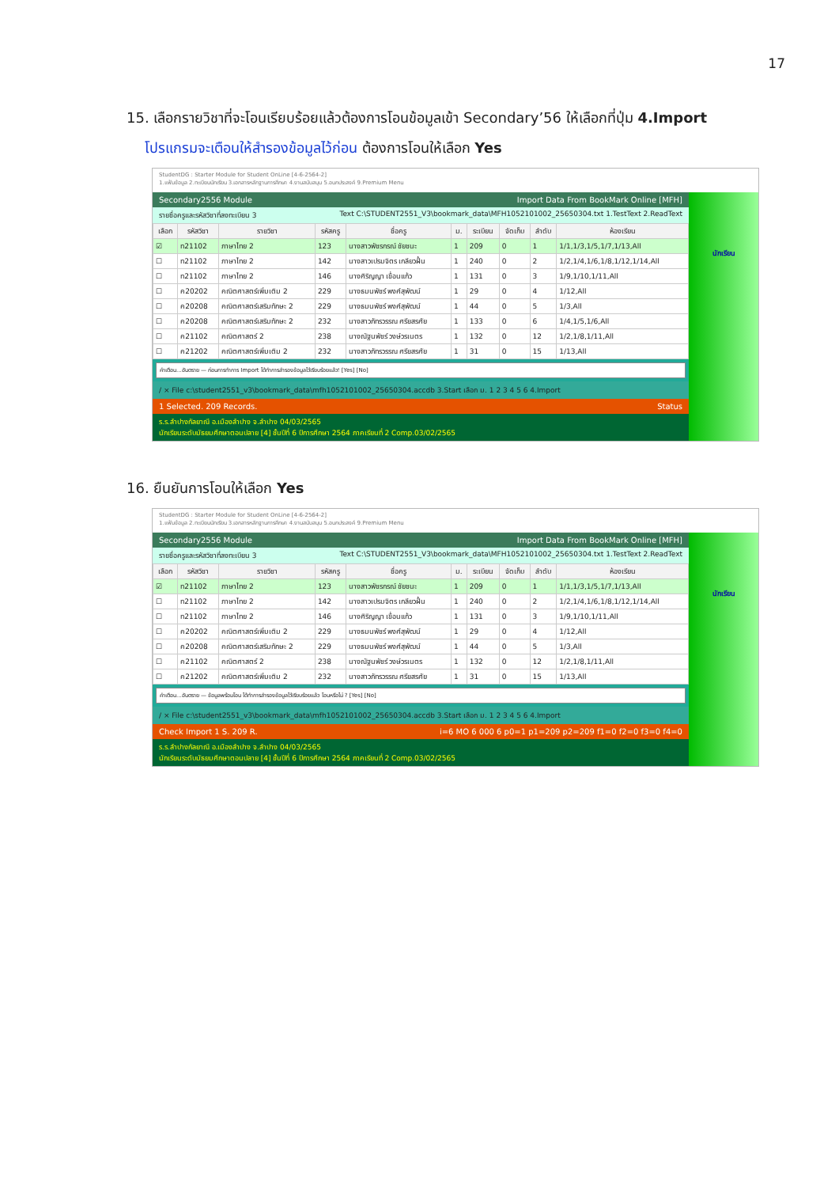17
15. เลือกรายวิชาที่จะโอนเรียบร้อยแล้วต้องการโอนข้อมูลเข้า Secondary’56 ให้เลือกที่ปุ่ม 4.Import
โปรแกรมจะเตือนให้สำรองข้อมูลไว้ก่อน ต้องการโอนให้เลือก Yes
StudentDG : Starter Module for Student OnLine [4-6-2564-2]
1.แฟ้มข้อมูล 2.ทะเบียนนักเรียน 3.เอกสารหลักฐานการศึกษา 4.งานสนับสนุน 5.อนกประสงค์ 9.Premium Menu
Secondary2556 Module Import Data From BookMark Online [MFH]
รายชื่อครูและรหัสวิชาที่ลงทะเบียน 3 Text C:\STUDENT2551_V3\bookmark_data\MFH1052101002_25650304.txt 1.TestText 2.ReadText
| เลือก | รหัสวิชา | รายวิชา | รหัสครู | ชื่อครู | ม. | ระเบียน | จัดเก็บ | ลำดับ | ห้องเรียน |
| --- | --- | --- | --- | --- | --- | --- | --- | --- | --- |
| ☑ | ท21102 | ภาษาไทย 2 | 123 | นางสาวพัชรกรณ์ ชัยชนะ | 1 | 209 | 0 | 1 | 1/1,1/3,1/5,1/7,1/13,All |
| ☐ | ท21102 | ภาษาไทย 2 | 142 | นางสาวเปรมจิตร เกลียวฝั้น | 1 | 240 | 0 | 2 | 1/2,1/4,1/6,1/8,1/12,1/14,All |
| ☐ | ท21102 | ภาษาไทย 2 | 146 | นางศิริญญา เขื่อนแก้ว | 1 | 131 | 0 | 3 | 1/9,1/10,1/11,All |
| ☐ | ค20202 | คณิตศาสตร์เพิ่มเติม 2 | 229 | นางธมนพัชร์ พงศ์สุพัฒน์ | 1 | 29 | 0 | 4 | 1/12,All |
| ☐ | ค20208 | คณิตศาสตร์เสริมทักษะ 2 | 229 | นางธมนพัชร์ พงศ์สุพัฒน์ | 1 | 44 | 0 | 5 | 1/3,All |
| ☐ | ค20208 | คณิตศาสตร์เสริมทักษะ 2 | 232 | นางสาวภัทรวรรณ ศรียสรศัย | 1 | 133 | 0 | 6 | 1/4,1/5,1/6,All |
| ☐ | ค21102 | คณิตศาสตร์ 2 | 238 | นางณัฐนพัชร์ วงษ์วรเนตร | 1 | 132 | 0 | 12 | 1/2,1/8,1/11,All |
| ☐ | ค21202 | คณิตศาสตร์เพิ่มเติม 2 | 232 | นางสาวภัทรวรรณ ศรียสรศัย | 1 | 31 | 0 | 15 | 1/13,All |
คำเตือน...อันตราย — ก่อนการทำการ Import ได้ทำการสำรองข้อมูลไว้เรียบร้อยแล้ว! [Yes] [No]
/ × File c:\student2551_v3\bookmark_data\mfh1052101002_25650304.accdb 3.Start เลือก ม. 1 2 3 4 5 6 4.Import
1 Selected. 209 Records. Status
ร.ร.ลำปางกัลยาณี อ.เมืองลำปาง จ.ลำปาง 04/03/2565
นักเรียนระดับมัธยมศึกษาตอนปลาย [4] ชั้นปีที่ 6 ปีการศึกษา 2564 ภาคเรียนที่ 2 Comp.03/02/2565
นักเรียน
16. ยืนยันการโอนให้เลือก Yes
StudentDG : Starter Module for Student OnLine [4-6-2564-2]
1.แฟ้มข้อมูล 2.ทะเบียนนักเรียน 3.เอกสารหลักฐานการศึกษา 4.งานสนับสนุน 5.อนกประสงค์ 9.Premium Menu
Secondary2556 Module Import Data From BookMark Online [MFH]
รายชื่อครูและรหัสวิชาที่ลงทะเบียน 3 Text C:\STUDENT2551_V3\bookmark_data\MFH1052101002_25650304.txt 1.TestText 2.ReadText
| เลือก | รหัสวิชา | รายวิชา | รหัสครู | ชื่อครู | ม. | ระเบียน | จัดเก็บ | ลำดับ | ห้องเรียน |
| --- | --- | --- | --- | --- | --- | --- | --- | --- | --- |
| ☑ | ท21102 | ภาษาไทย 2 | 123 | นางสาวพัชรกรณ์ ชัยชนะ | 1 | 209 | 0 | 1 | 1/1,1/3,1/5,1/7,1/13,All |
| ☐ | ท21102 | ภาษาไทย 2 | 142 | นางสาวเปรมจิตร เกลียวฝั้น | 1 | 240 | 0 | 2 | 1/2,1/4,1/6,1/8,1/12,1/14,All |
| ☐ | ท21102 | ภาษาไทย 2 | 146 | นางศิริญญา เขื่อนแก้ว | 1 | 131 | 0 | 3 | 1/9,1/10,1/11,All |
| ☐ | ค20202 | คณิตศาสตร์เพิ่มเติม 2 | 229 | นางธมนพัชร์ พงศ์สุพัฒน์ | 1 | 29 | 0 | 4 | 1/12,All |
| ☐ | ค20208 | คณิตศาสตร์เสริมทักษะ 2 | 229 | นางธมนพัชร์ พงศ์สุพัฒน์ | 1 | 44 | 0 | 5 | 1/3,All |
| ☐ | ค21102 | คณิตศาสตร์ 2 | 238 | นางณัฐนพัชร์ วงษ์วรเนตร | 1 | 132 | 0 | 12 | 1/2,1/8,1/11,All |
| ☐ | ค21202 | คณิตศาสตร์เพิ่มเติม 2 | 232 | นางสาวภัทรวรรณ ศรียสรศัย | 1 | 31 | 0 | 15 | 1/13,All |
คำเตือน...อันตราย — ข้อมูลพร้อมโอน ได้ทำการสำรองข้อมูลไว้เรียบร้อยแล้ว โอนหรือไม่ ? [Yes] [No]
/ × File c:\student2551_v3\bookmark_data\mfh1052101002_25650304.accdb 3.Start เลือก ม. 1 2 3 4 5 6 4.Import
Check Import 1 S. 209 R. i=6 MO 6 000 6 p0=1 p1=209 p2=209 f1=0 f2=0 f3=0 f4=0
ร.ร.ลำปางกัลยาณี อ.เมืองลำปาง จ.ลำปาง 04/03/2565
นักเรียนระดับมัธยมศึกษาตอนปลาย [4] ชั้นปีที่ 6 ปีการศึกษา 2564 ภาคเรียนที่ 2 Comp.03/02/2565
นักเรียน